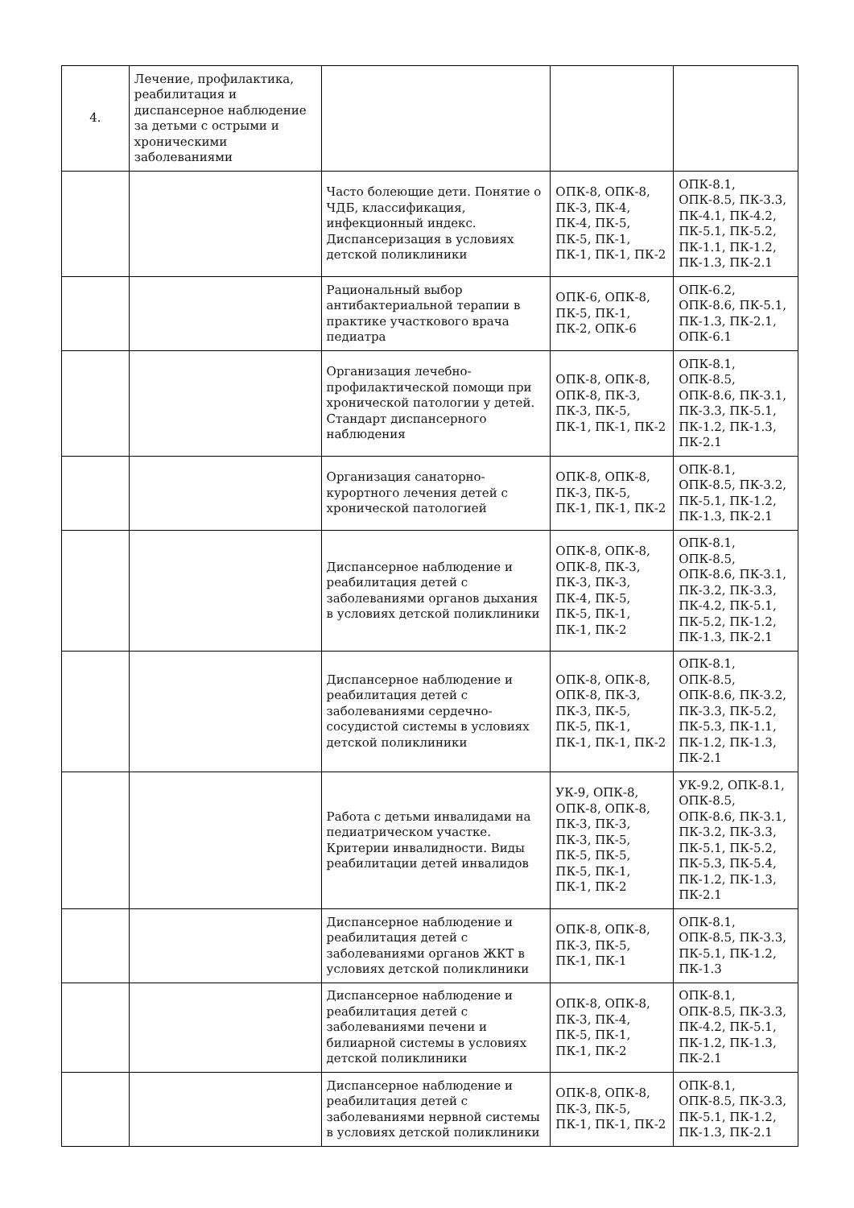| 4. | Лечение, профилактика, реабилитация и диспансерное наблюдение за детьми с острыми и хроническими заболеваниями | | | |
| | | Часто болеющие дети. Понятие о ЧДБ, классификация, инфекционный индекс. Диспансеризация в условиях детской поликлиники | ОПК-8, ОПК-8, ПК-3, ПК-4, ПК-4, ПК-5, ПК-5, ПК-1, ПК-1, ПК-1, ПК-2 | ОПК-8.1, ОПК-8.5, ПК-3.3, ПК-4.1, ПК-4.2, ПК-5.1, ПК-5.2, ПК-1.1, ПК-1.2, ПК-1.3, ПК-2.1 |
| | | Рациональный выбор антибактериальной терапии в практике участкового врача педиатра | ОПК-6, ОПК-8, ПК-5, ПК-1, ПК-2, ОПК-6 | ОПК-6.2, ОПК-8.6, ПК-5.1, ПК-1.3, ПК-2.1, ОПК-6.1 |
| | | Организация лечебно-профилактической помощи при хронической патологии у детей. Стандарт диспансерного наблюдения | ОПК-8, ОПК-8, ОПК-8, ПК-3, ПК-3, ПК-5, ПК-1, ПК-1, ПК-2 | ОПК-8.1, ОПК-8.5, ОПК-8.6, ПК-3.1, ПК-3.3, ПК-5.1, ПК-1.2, ПК-1.3, ПК-2.1 |
| | | Организация санаторно-курортного лечения детей с хронической патологией | ОПК-8, ОПК-8, ПК-3, ПК-5, ПК-1, ПК-1, ПК-2 | ОПК-8.1, ОПК-8.5, ПК-3.2, ПК-5.1, ПК-1.2, ПК-1.3, ПК-2.1 |
| | | Диспансерное наблюдение и реабилитация детей с заболеваниями органов дыхания в условиях детской поликлиники | ОПК-8, ОПК-8, ОПК-8, ПК-3, ПК-3, ПК-3, ПК-4, ПК-5, ПК-5, ПК-1, ПК-1, ПК-2 | ОПК-8.1, ОПК-8.5, ОПК-8.6, ПК-3.1, ПК-3.2, ПК-3.3, ПК-4.2, ПК-5.1, ПК-5.2, ПК-1.2, ПК-1.3, ПК-2.1 |
| | | Диспансерное наблюдение и реабилитация детей с заболеваниями сердечно-сосудистой системы в условиях детской поликлиники | ОПК-8, ОПК-8, ОПК-8, ПК-3, ПК-3, ПК-5, ПК-5, ПК-1, ПК-1, ПК-1, ПК-2 | ОПК-8.1, ОПК-8.5, ОПК-8.6, ПК-3.2, ПК-3.3, ПК-5.2, ПК-5.3, ПК-1.1, ПК-1.2, ПК-1.3, ПК-2.1 |
| | | Работа с детьми инвалидами на педиатрическом участке. Критерии инвалидности. Виды реабилитации детей инвалидов | УК-9, ОПК-8, ОПК-8, ОПК-8, ПК-3, ПК-3, ПК-3, ПК-5, ПК-5, ПК-5, ПК-5, ПК-1, ПК-1, ПК-2 | УК-9.2, ОПК-8.1, ОПК-8.5, ОПК-8.6, ПК-3.1, ПК-3.2, ПК-3.3, ПК-5.1, ПК-5.2, ПК-5.3, ПК-5.4, ПК-1.2, ПК-1.3, ПК-2.1 |
| | | Диспансерное наблюдение и реабилитация детей с заболеваниями органов ЖКТ в условиях детской поликлиники | ОПК-8, ОПК-8, ПК-3, ПК-5, ПК-1, ПК-1 | ОПК-8.1, ОПК-8.5, ПК-3.3, ПК-5.1, ПК-1.2, ПК-1.3 |
| | | Диспансерное наблюдение и реабилитация детей с заболеваниями печени и билиарной системы в условиях детской поликлиники | ОПК-8, ОПК-8, ПК-3, ПК-4, ПК-5, ПК-1, ПК-1, ПК-2 | ОПК-8.1, ОПК-8.5, ПК-3.3, ПК-4.2, ПК-5.1, ПК-1.2, ПК-1.3, ПК-2.1 |
| | | Диспансерное наблюдение и реабилитация детей с заболеваниями нервной системы в условиях детской поликлиники | ОПК-8, ОПК-8, ПК-3, ПК-5, ПК-1, ПК-1, ПК-2 | ОПК-8.1, ОПК-8.5, ПК-3.3, ПК-5.1, ПК-1.2, ПК-1.3, ПК-2.1 |